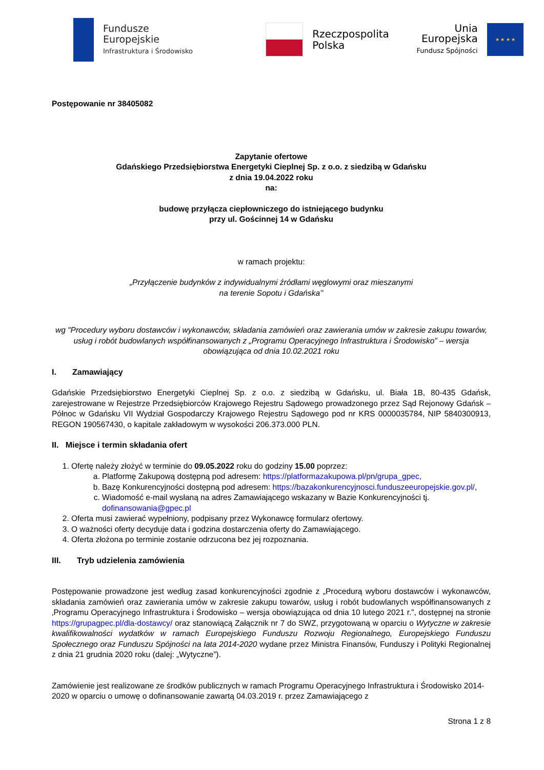Fundusze
Europejskie
Infrastruktura i Środowisko
Rzeczpospolita
Polska
Unia Europejska
Fundusz Spójności
★ ★ ★ ★
Postępowanie nr 38405082
Zapytanie ofertowe
Gdańskiego Przedsiębiorstwa Energetyki Cieplnej Sp. z o.o. z siedzibą w Gdańsku
z dnia 19.04.2022 roku
na:
budowę przyłącza ciepłowniczego do istniejącego budynku
przy ul. Gościnnej 14 w Gdańsku
w ramach projektu:
„Przyłączenie budynków z indywidualnymi źródłami węglowymi oraz mieszanymi
na terenie Sopotu i Gdańska’’
wg "Procedury wyboru dostawców i wykonawców, składania zamówień oraz zawierania umów w zakresie zakupu towarów, usług i robót budowlanych współfinansowanych z „Programu Operacyjnego Infrastruktura i Środowisko” – wersja obowiązująca od dnia 10.02.2021 roku
I. Zamawiający
Gdańskie Przedsiębiorstwo Energetyki Cieplnej Sp. z o.o. z siedzibą w Gdańsku, ul. Biała 1B, 80-435 Gdańsk, zarejestrowane w Rejestrze Przedsiębiorców Krajowego Rejestru Sądowego prowadzonego przez Sąd Rejonowy Gdańsk – Północ w Gdańsku VII Wydział Gospodarczy Krajowego Rejestru Sądowego pod nr KRS 0000035784, NIP 5840300913, REGON 190567430, o kapitale zakładowym w wysokości 206.373.000 PLN.
II. Miejsce i termin składania ofert
1. Ofertę należy złożyć w terminie do 09.05.2022 roku do godziny 15.00 poprzez:
a. Platformę Zakupową dostępną pod adresem: https://platformazakupowa.pl/pn/grupa_gpec,
b. Bazę Konkurencyjności dostępną pod adresem: https://bazakonkurencyjnosci.funduszeeuropejskie.gov.pl/,
c. Wiadomość e-mail wysłaną na adres Zamawiającego wskazany w Bazie Konkurencyjności tj. dofinansowania@gpec.pl
2. Oferta musi zawierać wypełniony, podpisany przez Wykonawcę formularz ofertowy.
3. O ważności oferty decyduje data i godzina dostarczenia oferty do Zamawiającego.
4. Oferta złożona po terminie zostanie odrzucona bez jej rozpoznania.
III. Tryb udzielenia zamówienia
Postępowanie prowadzone jest według zasad konkurencyjności zgodnie z „Procedurą wyboru dostawców i wykonawców, składania zamówień oraz zawierania umów w zakresie zakupu towarów, usług i robót budowlanych współfinansowanych z ‚Programu Operacyjnego Infrastruktura i Środowisko – wersja obowiązująca od dnia 10 lutego 2021 r.”, dostępnej na stronie https://grupagpec.pl/dla-dostawcy/ oraz stanowiącą Załącznik nr 7 do SWZ, przygotowaną w oparciu o Wytyczne w zakresie kwalifikowalności wydatków w ramach Europejskiego Funduszu Rozwoju Regionalnego, Europejskiego Funduszu Społecznego oraz Funduszu Spójności na lata 2014-2020 wydane przez Ministra Finansów, Funduszy i Polityki Regionalnej z dnia 21 grudnia 2020 roku (dalej: „Wytyczne”).
Zamówienie jest realizowane ze środków publicznych w ramach Programu Operacyjnego Infrastruktura i Środowisko 2014-2020 w oparciu o umowę o dofinansowanie zawartą 04.03.2019 r. przez Zamawiającego z
Strona 1 z 8